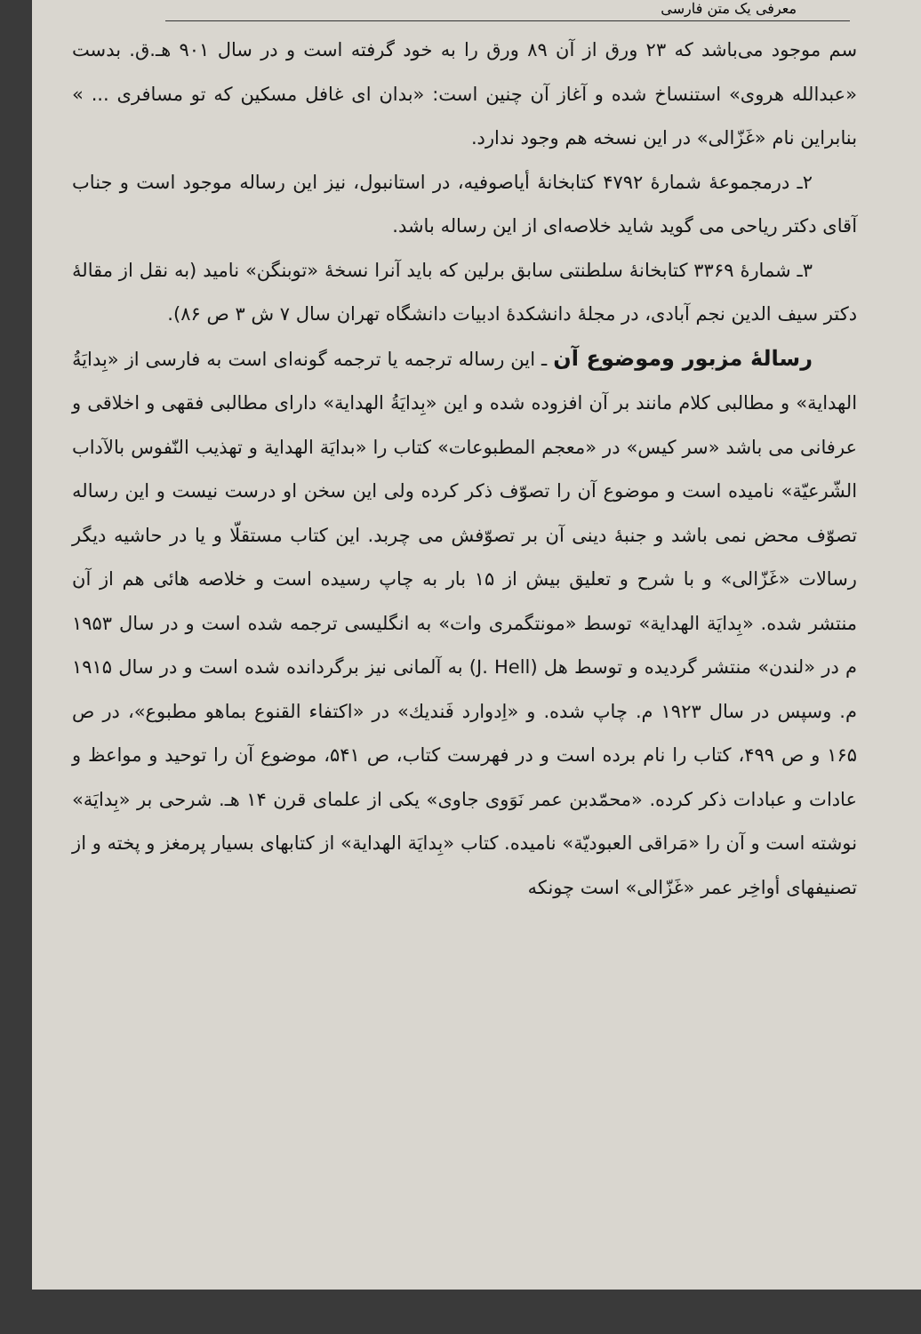معرفی یک متن فارسی
سم موجود می‌باشد که ۲۳ ورق از آن ۸۹ ورق را به خود گرفته است و در سال ۹۰۱ هـ.ق. بدست «عبدالله هروی» استنساخ شده و آغاز آن چنین است: «بدان ای غافل مسکین که تو مسافری ... » بنابراین نام «غَزّالی» در این نسخه هم وجود ندارد.
۲ـ درمجموعهٔ شمارهٔ ۴۷۹۲ کتابخانهٔ أیاصوفیه، در استانبول، نیز این رساله موجود است و جناب آقای دکتر ریاحی می گوید شاید خلاصه‌ای از این رساله باشد.
۳ـ شمارهٔ ۳۳۶۹ کتابخانهٔ سلطنتی سابق برلین که باید آنرا نسخهٔ «توبنگن» نامید (به نقل از مقالهٔ دکتر سیف الدین نجم آبادی، در مجلهٔ دانشکدهٔ ادبیات دانشگاه تهران سال ۷ ش ۳ ص ۸۶).
رسالهٔ مزبور وموضوع آن ـ این رساله ترجمه یا ترجمه گونه‌ای است به فارسی از «بِدایَةُ الهدایة» و مطالبی کلام مانند بر آن افزوده شده و این «بِدایَةُ الهدایة» دارای مطالبی فقهی و اخلاقی و عرفانی می باشد «سر کیس» در «معجم المطبوعات» کتاب را «بدایَة الهدایة و تهذیب النّفوس بالآداب الشّرعیّة» نامیده است و موضوع آن را تصوّف ذکر کرده ولی این سخن او درست نیست و این رساله تصوّف محض نمی باشد و جنبهٔ دینی آن بر تصوّفش می چربد. این کتاب مستقلّا و یا در حاشیه دیگر رسالات «غَزّالی» و با شرح و تعلیق بیش از ۱۵ بار به چاپ رسیده است و خلاصه هائی هم از آن منتشر شده. «بِدایَة الهدایة» توسط «مونتگمری وات» به انگلیسی ترجمه شده است و در سال ۱۹۵۳ م در «لندن» منتشر گردیده و توسط هل (J. Hell) به آلمانی نیز برگردانده شده است و در سال ۱۹۱۵ م. وسپس در سال ۱۹۲۳ م. چاپ شده. و «اِدوارد فَندیك» در «اکتفاء القنوع بماهو مطبوع»، در ص ۱۶۵ و ص ۴۹۹، کتاب را نام برده است و در فهرست کتاب، ص ۵۴۱، موضوع آن را توحید و مواعظ و عادات و عبادات ذکر کرده. «محمّدبن عمر نَوَوی جاوی» یکی از علمای قرن ۱۴ هـ. شرحی بر «بِدایَة» نوشته است و آن را «مَراقی العبودیّة» نامیده. کتاب «بِدایَة الهدایة» از کتابهای بسیار پرمغز و پخته و از تصنیفهای أواخِر عمر «غَزّالی» است چونکه